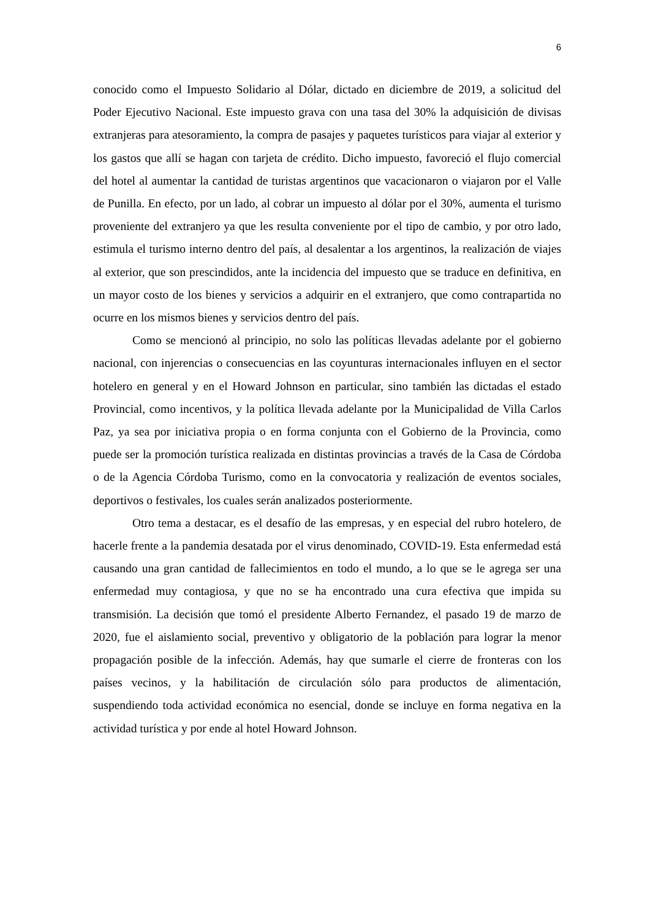6
conocido como el Impuesto Solidario al Dólar, dictado en diciembre de 2019, a solicitud del Poder Ejecutivo Nacional. Este impuesto grava con una tasa del 30% la adquisición de divisas extranjeras para atesoramiento, la compra de pasajes y paquetes turísticos para viajar al exterior y los gastos que allí se hagan con tarjeta de crédito. Dicho impuesto, favoreció el flujo comercial del hotel al aumentar la cantidad de turistas argentinos que vacacionaron o viajaron por el Valle de Punilla. En efecto, por un lado, al cobrar un impuesto al dólar por el 30%, aumenta el turismo proveniente del extranjero ya que les resulta conveniente por el tipo de cambio, y por otro lado, estimula el turismo interno dentro del país, al desalentar a los argentinos, la realización de viajes al exterior, que son prescindidos, ante la incidencia del impuesto que se traduce en definitiva, en un mayor costo de los bienes y servicios a adquirir en el extranjero, que como contrapartida no ocurre en los mismos bienes y servicios dentro del país.
Como se mencionó al principio, no solo las políticas llevadas adelante por el gobierno nacional, con injerencias o consecuencias en las coyunturas internacionales influyen en el sector hotelero en general y en el Howard Johnson en particular, sino también las dictadas el estado Provincial, como incentivos, y la política llevada adelante por la Municipalidad de Villa Carlos Paz, ya sea por iniciativa propia o en forma conjunta con el Gobierno de la Provincia, como puede ser la promoción turística realizada en distintas provincias a través de la Casa de Córdoba o de la Agencia Córdoba Turismo, como en la convocatoria y realización de eventos sociales, deportivos o festivales, los cuales serán analizados posteriormente.
Otro tema a destacar, es el desafío de las empresas, y en especial del rubro hotelero, de hacerle frente a la pandemia desatada por el virus denominado, COVID-19. Esta enfermedad está causando una gran cantidad de fallecimientos en todo el mundo, a lo que se le agrega ser una enfermedad muy contagiosa, y que no se ha encontrado una cura efectiva que impida su transmisión. La decisión que tomó el presidente Alberto Fernandez, el pasado 19 de marzo de 2020, fue el aislamiento social, preventivo y obligatorio de la población para lograr la menor propagación posible de la infección. Además, hay que sumarle el cierre de fronteras con los países vecinos, y la habilitación de circulación sólo para productos de alimentación, suspendiendo toda actividad económica no esencial, donde se incluye en forma negativa en la actividad turística y por ende al hotel Howard Johnson.